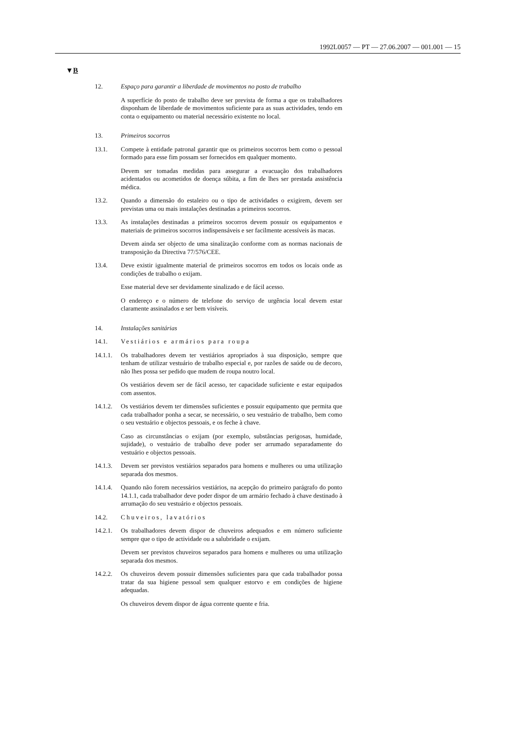1992L0057 — PT — 27.06.2007 — 001.001 — 15
▼B
12. Espaço para garantir a liberdade de movimentos no posto de trabalho
A superfície do posto de trabalho deve ser prevista de forma a que os trabalhadores disponham de liberdade de movimentos suficiente para as suas actividades, tendo em conta o equipamento ou material necessário existente no local.
13. Primeiros socorros
13.1. Compete à entidade patronal garantir que os primeiros socorros bem como o pessoal formado para esse fim possam ser fornecidos em qualquer momento.
Devem ser tomadas medidas para assegurar a evacuação dos trabalhadores acidentados ou acometidos de doença súbita, a fim de lhes ser prestada assistência médica.
13.2. Quando a dimensão do estaleiro ou o tipo de actividades o exigirem, devem ser previstas uma ou mais instalações destinadas a primeiros socorros.
13.3. As instalações destinadas a primeiros socorros devem possuir os equipamentos e materiais de primeiros socorros indispensáveis e ser facilmente acessíveis às macas.
Devem ainda ser objecto de uma sinalização conforme com as normas nacionais de transposição da Directiva 77/576/CEE.
13.4. Deve existir igualmente material de primeiros socorros em todos os locais onde as condições de trabalho o exijam.
Esse material deve ser devidamente sinalizado e de fácil acesso.
O endereço e o número de telefone do serviço de urgência local devem estar claramente assinalados e ser bem visíveis.
14. Instalações sanitárias
14.1. Vestiários e armários para roupa
14.1.1.
Os trabalhadores devem ter vestiários apropriados à sua disposição, sempre que tenham de utilizar vestuário de trabalho especial e, por razões de saúde ou de decoro, não lhes possa ser pedido que mudem de roupa noutro local.
Os vestiários devem ser de fácil acesso, ter capacidade suficiente e estar equipados com assentos.
14.1.2.
Os vestiários devem ter dimensões suficientes e possuir equipamento que permita que cada trabalhador ponha a secar, se necessário, o seu vestuário de trabalho, bem como o seu vestuário e objectos pessoais, e os feche à chave.
Caso as circunstâncias o exijam (por exemplo, substâncias perigosas, humidade, sujidade), o vestuário de trabalho deve poder ser arrumado separadamente do vestuário e objectos pessoais.
14.1.3.
Devem ser previstos vestiários separados para homens e mulheres ou uma utilização separada dos mesmos.
14.1.4.
Quando não forem necessários vestiários, na acepção do primeiro parágrafo do ponto 14.1.1, cada trabalhador deve poder dispor de um armário fechado à chave destinado à arrumação do seu vestuário e objectos pessoais.
14.2. Chuveiros, lavatórios
14.2.1.
Os trabalhadores devem dispor de chuveiros adequados e em número suficiente sempre que o tipo de actividade ou a salubridade o exijam.
Devem ser previstos chuveiros separados para homens e mulheres ou uma utilização separada dos mesmos.
14.2.2.
Os chuveiros devem possuir dimensões suficientes para que cada trabalhador possa tratar da sua higiene pessoal sem qualquer estorvo e em condições de higiene adequadas.
Os chuveiros devem dispor de água corrente quente e fria.